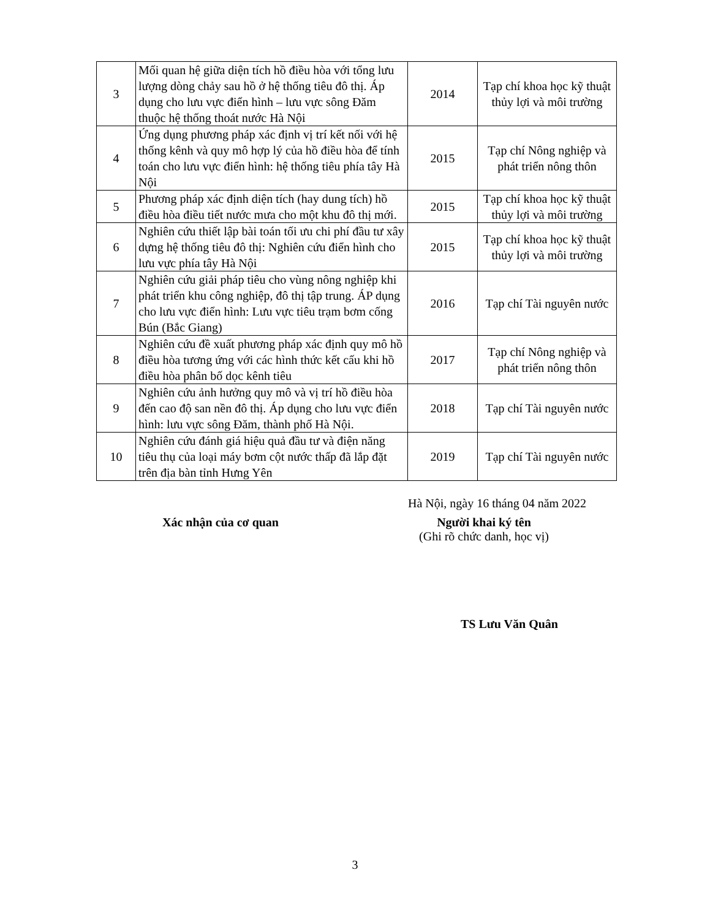| 3 | Mối quan hệ giữa diện tích hồ điều hòa với tổng lưu lượng dòng chảy sau hồ ở hệ thống tiêu đô thị. Áp dụng cho lưu vực điển hình – lưu vực sông Đăm thuộc hệ thống thoát nước Hà Nội | 2014 | Tạp chí khoa học kỹ thuật thủy lợi và môi trường |
| 4 | Ứng dụng phương pháp xác định vị trí kết nối với hệ thống kênh và quy mô hợp lý của hồ điều hòa để tính toán cho lưu vực điển hình: hệ thống tiêu phía tây Hà Nội | 2015 | Tạp chí Nông nghiệp và phát triển nông thôn |
| 5 | Phương pháp xác định diện tích (hay dung tích) hồ điều hòa điều tiết nước mưa cho một khu đô thị mới. | 2015 | Tạp chí khoa học kỹ thuật thủy lợi và môi trường |
| 6 | Nghiên cứu thiết lập bài toán tối ưu chi phí đầu tư xây dựng hệ thống tiêu đô thị: Nghiên cứu điển hình cho lưu vực phía tây Hà Nội | 2015 | Tạp chí khoa học kỹ thuật thủy lợi và môi trường |
| 7 | Nghiên cứu giải pháp tiêu cho vùng nông nghiệp khi phát triển khu công nghiệp, đô thị tập trung. ÁP dụng cho lưu vực điển hình: Lưu vực tiêu trạm bơm cống Bún (Bắc Giang) | 2016 | Tạp chí Tài nguyên nước |
| 8 | Nghiên cứu đề xuất phương pháp xác định quy mô hồ điều hòa tương ứng với các hình thức kết cấu khi hồ điều hòa phân bố dọc kênh tiêu | 2017 | Tạp chí Nông nghiệp và phát triển nông thôn |
| 9 | Nghiên cứu ảnh hưởng quy mô và vị trí hồ điều hòa đến cao độ san nền đô thị. Áp dụng cho lưu vực điển hình: lưu vực sông Đăm, thành phố Hà Nội. | 2018 | Tạp chí Tài nguyên nước |
| 10 | Nghiên cứu đánh giá hiệu quả đầu tư và điện năng tiêu thụ của loại máy bơm cột nước thấp đã lắp đặt trên địa bàn tỉnh Hưng Yên | 2019 | Tạp chí Tài nguyên nước |
Hà Nội, ngày 16 tháng 04 năm 2022
Xác nhận của cơ quan Người khai ký tên
(Ghi rõ chức danh, học vị)
TS Lưu Văn Quân
3